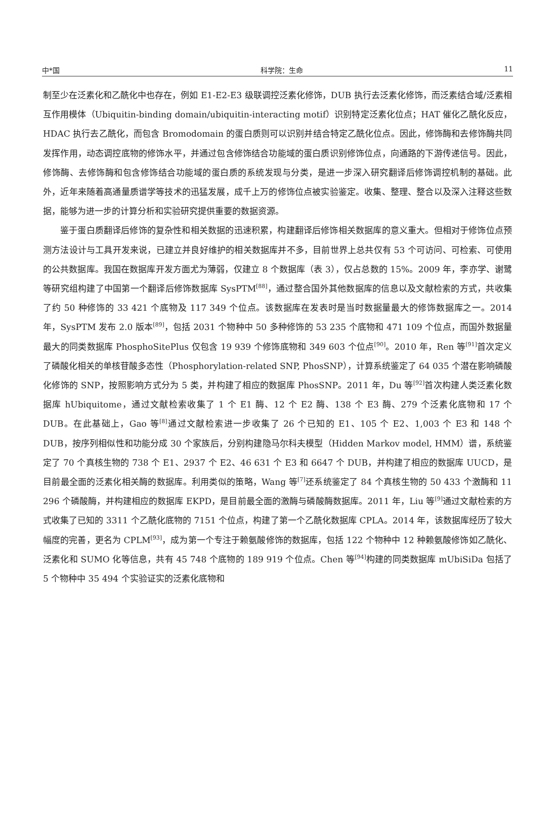中*国 科学院：生命 11
制至少在泛素化和乙酰化中也存在，例如 E1-E2-E3 级联调控泛素化修饰，DUB 执行去泛素化修饰，而泛素结合域/泛素相互作用模体（Ubiquitin-binding domain/ubiquitin-interacting motif）识别特定泛素化位点；HAT 催化乙酰化反应，HDAC 执行去乙酰化，而包含 Bromodomain 的蛋白质则可以识别并结合特定乙酰化位点。因此，修饰酶和去修饰酶共同发挥作用，动态调控底物的修饰水平，并通过包含修饰结合功能域的蛋白质识别修饰位点，向通路的下游传递信号。因此，修饰酶、去修饰酶和包含修饰结合功能域的蛋白质的系统发现与分类，是进一步深入研究翻译后修饰调控机制的基础。此外，近年来随着高通量质谱学等技术的迅猛发展，成千上万的修饰位点被实验鉴定。收集、整理、整合以及深入注释这些数据，能够为进一步的计算分析和实验研究提供重要的数据资源。
鉴于蛋白质翻译后修饰的复杂性和相关数据的迅速积累，构建翻译后修饰相关数据库的意义重大。但相对于修饰位点预测方法设计与工具开发来说，已建立并良好维护的相关数据库并不多，目前世界上总共仅有 53 个可访问、可检索、可使用的公共数据库。我国在数据库开发方面尤为薄弱，仅建立 8 个数据库（表 3），仅占总数的 15%。2009 年，李亦学、谢鹭等研究组构建了中国第一个翻译后修饰数据库 SysPTM<sup>[88]</sup>，通过整合国外其他数据库的信息以及文献检索的方式，共收集了约 50 种修饰的 33 421 个底物及 117 349 个位点。该数据库在发表时是当时数据量最大的修饰数据库之一。2014 年，SysPTM 发布 2.0 版本<sup>[89]</sup>，包括 2031 个物种中 50 多种修饰的 53 235 个底物和 471 109 个位点，而国外数据量最大的同类数据库 PhosphoSitePlus 仅包含 19 939 个修饰底物和 349 603 个位点<sup>[90]</sup>。2010 年，Ren 等<sup>[91]</sup>首次定义了磷酸化相关的单核苷酸多态性（Phosphorylation-related SNP, PhosSNP），计算系统鉴定了 64 035 个潜在影响磷酸化修饰的 SNP，按照影响方式分为 5 类，并构建了相应的数据库 PhosSNP。2011 年，Du 等<sup>[92]</sup>首次构建人类泛素化数据库 hUbiquitome，通过文献检索收集了 1 个 E1 酶、12 个 E2 酶、138 个 E3 酶、279 个泛素化底物和 17 个 DUB。在此基础上，Gao 等<sup>[8]</sup>通过文献检索进一步收集了 26 个已知的 E1、105 个 E2、1,003 个 E3 和 148 个 DUB，按序列相似性和功能分成 30 个家族后，分别构建隐马尔科夫模型（Hidden Markov model, HMM）谱，系统鉴定了 70 个真核生物的 738 个 E1、2937 个 E2、46 631 个 E3 和 6647 个 DUB，并构建了相应的数据库 UUCD，是目前最全面的泛素化相关酶的数据库。利用类似的策略，Wang 等<sup>[7]</sup>还系统鉴定了 84 个真核生物的 50 433 个激酶和 11 296 个磷酸酶，并构建相应的数据库 EKPD，是目前最全面的激酶与磷酸酶数据库。2011 年，Liu 等<sup>[9]</sup>通过文献检索的方式收集了已知的 3311 个乙酰化底物的 7151 个位点，构建了第一个乙酰化数据库 CPLA。2014 年，该数据库经历了较大幅度的完善，更名为 CPLM<sup>[93]</sup>，成为第一个专注于赖氨酸修饰的数据库，包括 122 个物种中 12 种赖氨酸修饰如乙酰化、泛素化和 SUMO 化等信息，共有 45 748 个底物的 189 919 个位点。Chen 等<sup>[94]</sup>构建的同类数据库 mUbiSiDa 包括了 5 个物种中 35 494 个实验证实的泛素化底物和